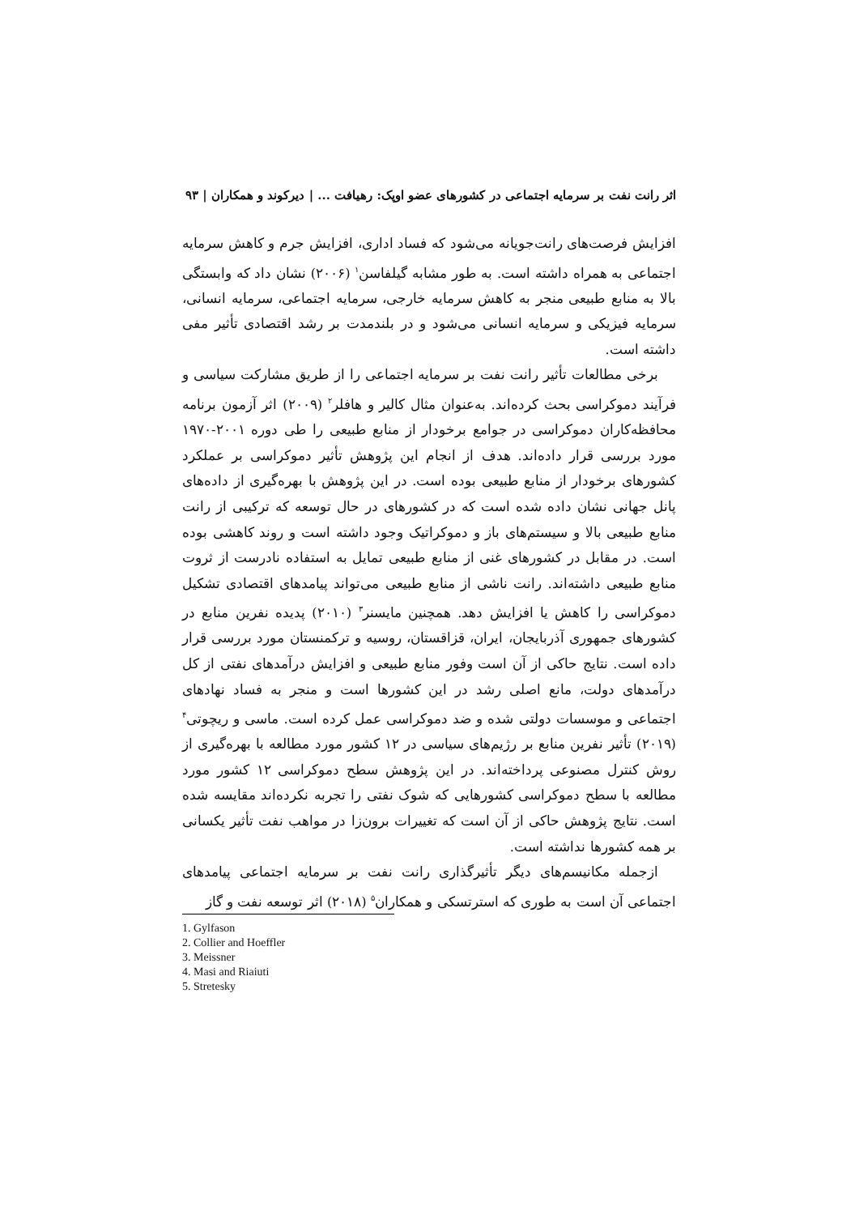اثر رانت نفت بر سرمایه اجتماعی در کشورهای عضو اوپک: رهیافت ... | دیرکوند و همکاران | ۹۳
افزایش فرصت‌های رانت‌جویانه می‌شود که فساد اداری، افزایش جرم و کاهش سرمایه اجتماعی به همراه داشته است. به طور مشابه گیلفاسن<sup>۱</sup> (۲۰۰۶) نشان داد که وابستگی بالا به منابع طبیعی منجر به کاهش سرمایه خارجی، سرمایه اجتماعی، سرمایه انسانی، سرمایه فیزیکی و سرمایه انسانی می‌شود و در بلندمدت بر رشد اقتصادی تأثیر مفی داشته است.
برخی مطالعات تأثیر رانت نفت بر سرمایه اجتماعی را از طریق مشارکت سیاسی و فرآیند دموکراسی بحث کرده‌اند. به‌عنوان مثال کالیر و هافلر<sup>۲</sup> (۲۰۰۹) اثر آزمون برنامه محافظه‌کاران دموکراسی در جوامع برخودار از منابع طبیعی را طی دوره ۲۰۰۱-۱۹۷۰ مورد بررسی قرار داده‌اند. هدف از انجام این پژوهش تأثیر دموکراسی بر عملکرد کشورهای برخودار از منابع طبیعی بوده است. در این پژوهش با بهره‌گیری از داده‌های پانل جهانی نشان داده شده است که در کشورهای در حال توسعه که ترکیبی از رانت منابع طبیعی بالا و سیستم‌های باز و دموکراتیک وجود داشته است و روند کاهشی بوده است. در مقابل در کشورهای غنی از منابع طبیعی تمایل به استفاده نادرست از ثروت منابع طبیعی داشته‌اند. رانت ناشی از منابع طبیعی می‌تواند پیامدهای اقتصادی تشکیل دموکراسی را کاهش یا افزایش دهد. همچنین مایسنر<sup>۳</sup> (۲۰۱۰) پدیده نفرین منابع در کشورهای جمهوری آذربایجان، ایران، قزاقستان، روسیه و ترکمنستان مورد بررسی قرار داده است. نتایج حاکی از آن است وفور منابع طبیعی و افزایش درآمدهای نفتی از کل درآمدهای دولت، مانع اصلی رشد در این کشورها است و منجر به فساد نهادهای اجتماعی و موسسات دولتی شده و ضد دموکراسی عمل کرده است. ماسی و ریچوتی<sup>۴</sup> (۲۰۱۹) تأثیر نفرین منابع بر رژیم‌های سیاسی در ۱۲ کشور مورد مطالعه با بهره‌گیری از روش کنترل مصنوعی پرداخته‌اند. در این پژوهش سطح دموکراسی ۱۲ کشور مورد مطالعه با سطح دموکراسی کشورهایی که شوک نفتی را تجربه نکرده‌اند مقایسه شده است. نتایج پژوهش حاکی از آن است که تغییرات برون‌زا در مواهب نفت تأثیر یکسانی بر همه کشورها نداشته است.
ازجمله مکانیسم‌های دیگر تأثیرگذاری رانت نفت بر سرمایه اجتماعی پیامدهای اجتماعی آن است به طوری که استرتسکی و همکاران<sup>۵</sup> (۲۰۱۸) اثر توسعه نفت و گاز
1. Gylfason
2. Collier and Hoeffler
3. Meissner
4. Masi and Riaiuti
5. Stretesky